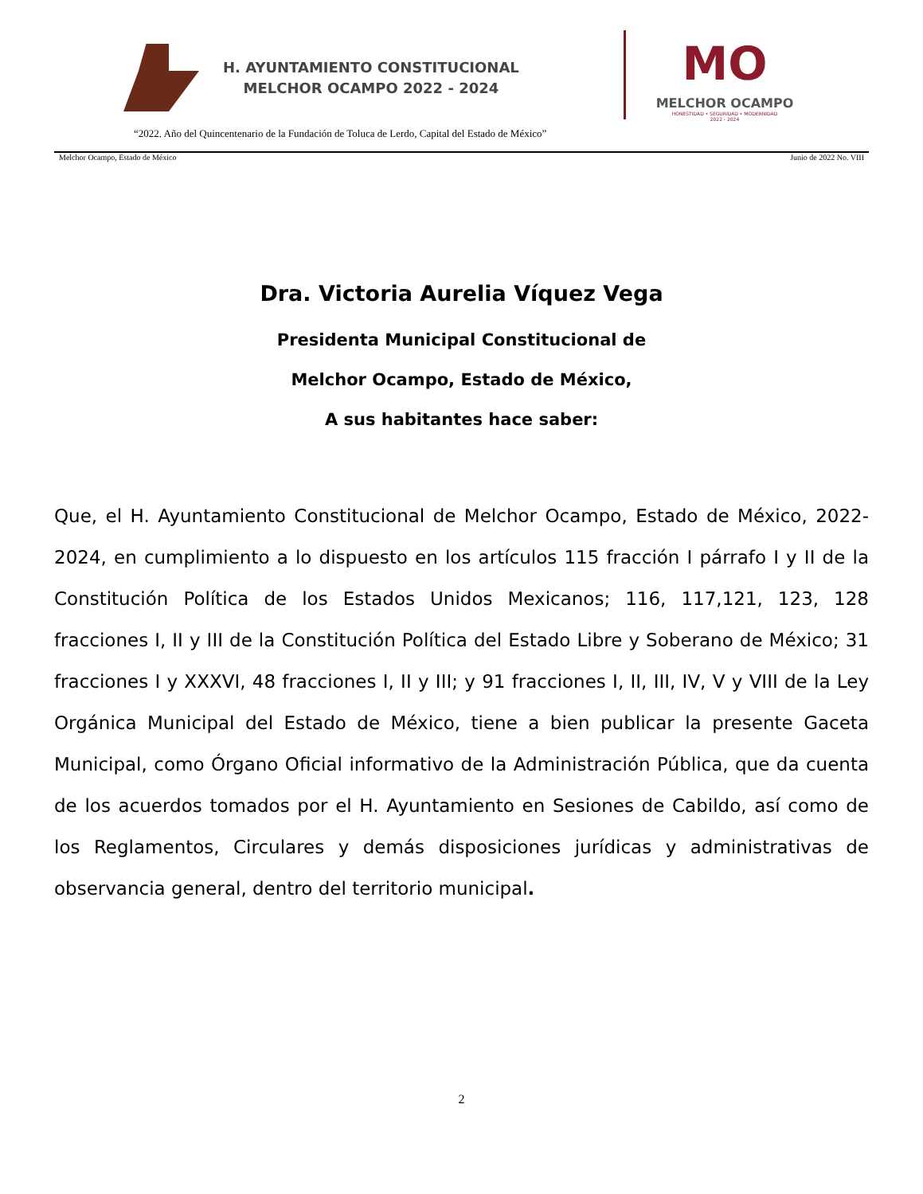H. AYUNTAMIENTO CONSTITUCIONAL
MELCHOR OCAMPO 2022 - 2024
MO
MELCHOR OCAMPO
HONESTIDAD • SEGURIDAD • MODERNIDAD
2022 - 2024
“2022. Año del Quincentenario de la Fundación de Toluca de Lerdo, Capital del Estado de México”
Melchor Ocampo, Estado de México Junio de 2022 No. VIII
Dra. Victoria Aurelia Víquez Vega
Presidenta Municipal Constitucional de
Melchor Ocampo, Estado de México,
A sus habitantes hace saber:
Que, el H. Ayuntamiento Constitucional de Melchor Ocampo, Estado de México, 2022-2024, en cumplimiento a lo dispuesto en los artículos 115 fracción I párrafo I y II de la Constitución Política de los Estados Unidos Mexicanos; 116, 117,121, 123, 128 fracciones I, II y III de la Constitución Política del Estado Libre y Soberano de México; 31 fracciones I y XXXVI, 48 fracciones I, II y III; y 91 fracciones I, II, III, IV, V y VIII de la Ley Orgánica Municipal del Estado de México, tiene a bien publicar la presente Gaceta Municipal, como Órgano Oficial informativo de la Administración Pública, que da cuenta de los acuerdos tomados por el H. Ayuntamiento en Sesiones de Cabildo, así como de los Reglamentos, Circulares y demás disposiciones jurídicas y administrativas de observancia general, dentro del territorio municipal.
2